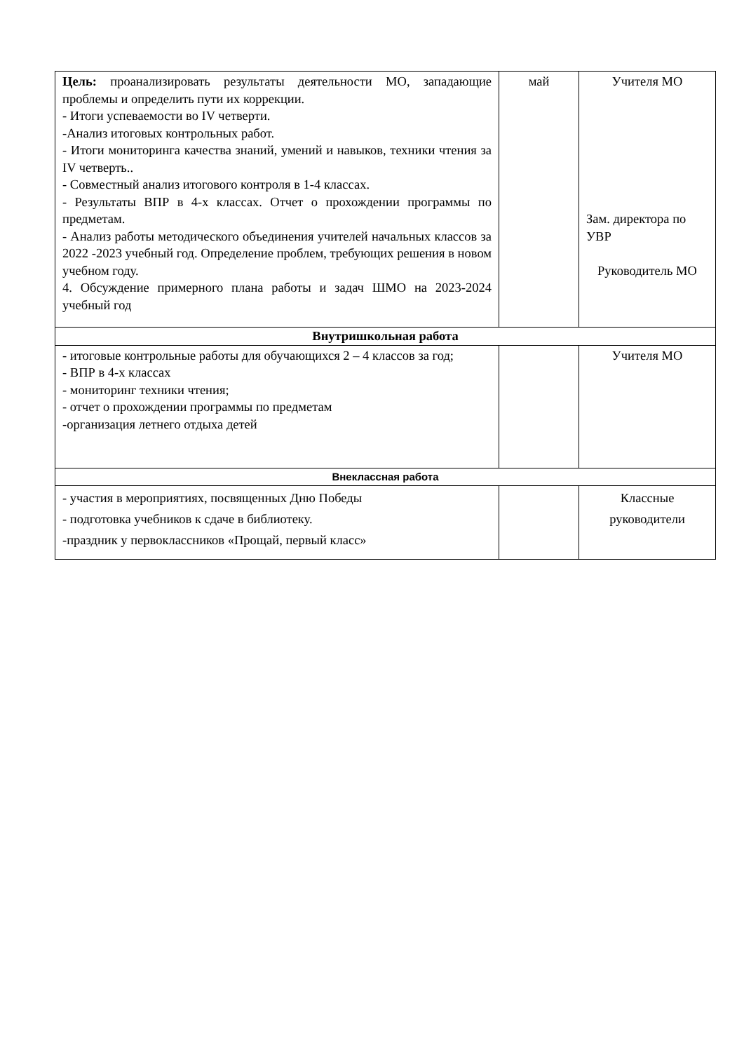| Цель: проанализировать результаты деятельности МО, западающие проблемы и определить пути их коррекции. - Итоги успеваемости во IV четверти. -Анализ итоговых контрольных работ. - Итоги мониторинга качества знаний, умений и навыков, техники чтения за IV четверть.. - Совместный анализ итогового контроля в 1-4 классах. - Результаты ВПР в 4-х классах. Отчет о прохождении программы по предметам. - Анализ работы методического объединения учителей начальных классов за 2022 -2023 учебный год. Определение проблем, требующих решения в новом учебном году. 4. Обсуждение примерного плана работы и задач ШМО на 2023-2024 учебный год | май | Учителя МО Зам. директора по УВР Руководитель МО |
| Внутришкольная работа | | |
| - итоговые контрольные работы для обучающихся 2 – 4 классов за год; - ВПР в 4-х классах - мониторинг техники чтения; - отчет о прохождении программы по предметам -организация летнего отдыха детей | | Учителя МО |
| Внеклассная работа | | |
| - участия в мероприятиях, посвященных Дню Победы - подготовка учебников к сдаче в библиотеку. -праздник у первоклассников «Прощай, первый класс» | | Классные руководители |